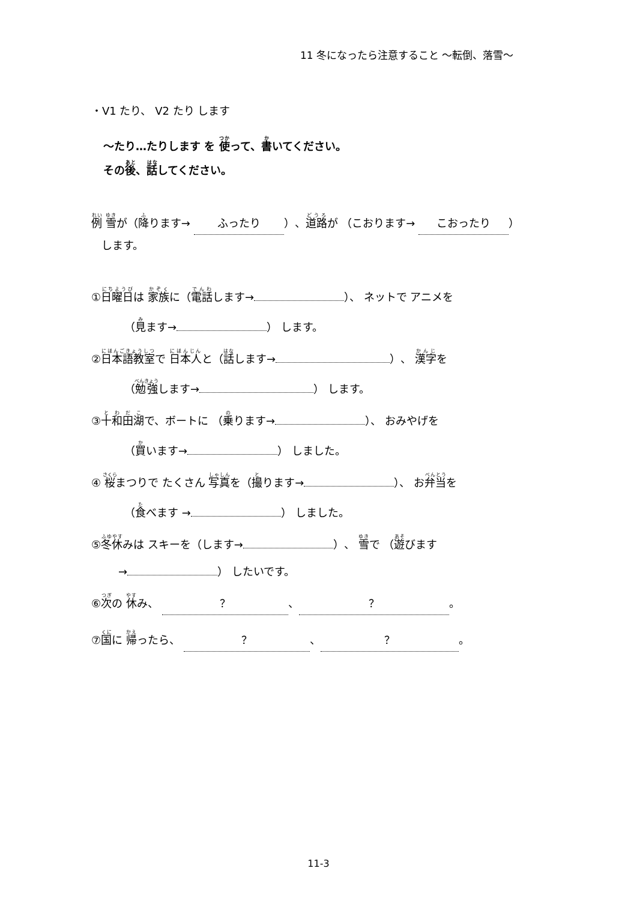11 冬になったら注意すること ～転倒、落雪～
・V1 たり、 V2 たり します
～たり…たりします を 使って、書いてください。
その後、話してください。
例 雪が（降ります→ ふったり ）、道路が （こおります→ こおったり ）
します。
①日曜日は 家族に（電話します→ ）、 ネットで アニメを
（見ます→ ） します。
②日本語教室で 日本人と（話します→ ）、 漢字を
（勉強します→ ） します。
③十和田湖で、ボートに （乗ります→ ）、 おみやげを
（買います→ ） しました。
④ 桜まつりで たくさん 写真を（撮ります→ ）、 お弁当を
（食べます → ） しました。
⑤冬休みは スキーを（します→ ）、 雪で （遊びます
→ ） したいです。
⑥次の 休み、 ？ 、 ？ 。
⑦国に 帰ったら、 ？ 、 ？ 。
11-3